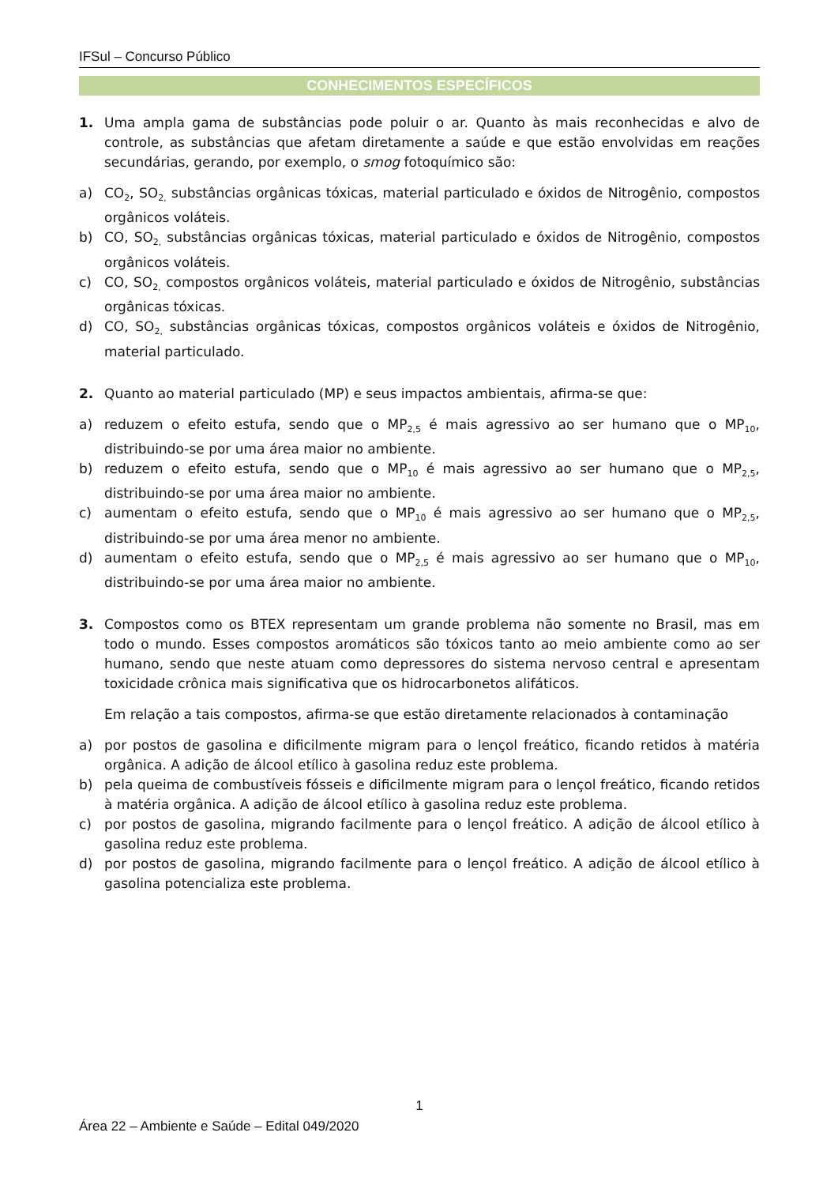IFSul – Concurso Público
CONHECIMENTOS ESPECÍFICOS
1. Uma ampla gama de substâncias pode poluir o ar. Quanto às mais reconhecidas e alvo de controle, as substâncias que afetam diretamente a saúde e que estão envolvidas em reações secundárias, gerando, por exemplo, o smog fotoquímico são:
a) CO<sub>2</sub>, SO<sub>2,</sub> substâncias orgânicas tóxicas, material particulado e óxidos de Nitrogênio, compostos orgânicos voláteis.
b) CO, SO<sub>2,</sub> substâncias orgânicas tóxicas, material particulado e óxidos de Nitrogênio, compostos orgânicos voláteis.
c) CO, SO<sub>2,</sub> compostos orgânicos voláteis, material particulado e óxidos de Nitrogênio, substâncias orgânicas tóxicas.
d) CO, SO<sub>2,</sub> substâncias orgânicas tóxicas, compostos orgânicos voláteis e óxidos de Nitrogênio, material particulado.
2. Quanto ao material particulado (MP) e seus impactos ambientais, afirma-se que:
a) reduzem o efeito estufa, sendo que o MP<sub>2,5</sub> é mais agressivo ao ser humano que o MP<sub>10</sub>, distribuindo-se por uma área maior no ambiente.
b) reduzem o efeito estufa, sendo que o MP<sub>10</sub> é mais agressivo ao ser humano que o MP<sub>2,5</sub>, distribuindo-se por uma área maior no ambiente.
c) aumentam o efeito estufa, sendo que o MP<sub>10</sub> é mais agressivo ao ser humano que o MP<sub>2,5</sub>, distribuindo-se por uma área menor no ambiente.
d) aumentam o efeito estufa, sendo que o MP<sub>2,5</sub> é mais agressivo ao ser humano que o MP<sub>10</sub>, distribuindo-se por uma área maior no ambiente.
3. Compostos como os BTEX representam um grande problema não somente no Brasil, mas em todo o mundo. Esses compostos aromáticos são tóxicos tanto ao meio ambiente como ao ser humano, sendo que neste atuam como depressores do sistema nervoso central e apresentam toxicidade crônica mais significativa que os hidrocarbonetos alifáticos.
Em relação a tais compostos, afirma-se que estão diretamente relacionados à contaminação
a) por postos de gasolina e dificilmente migram para o lençol freático, ficando retidos à matéria orgânica. A adição de álcool etílico à gasolina reduz este problema.
b) pela queima de combustíveis fósseis e dificilmente migram para o lençol freático, ficando retidos à matéria orgânica. A adição de álcool etílico à gasolina reduz este problema.
c) por postos de gasolina, migrando facilmente para o lençol freático. A adição de álcool etílico à gasolina reduz este problema.
d) por postos de gasolina, migrando facilmente para o lençol freático. A adição de álcool etílico à gasolina potencializa este problema.
1
Área 22 – Ambiente e Saúde – Edital 049/2020